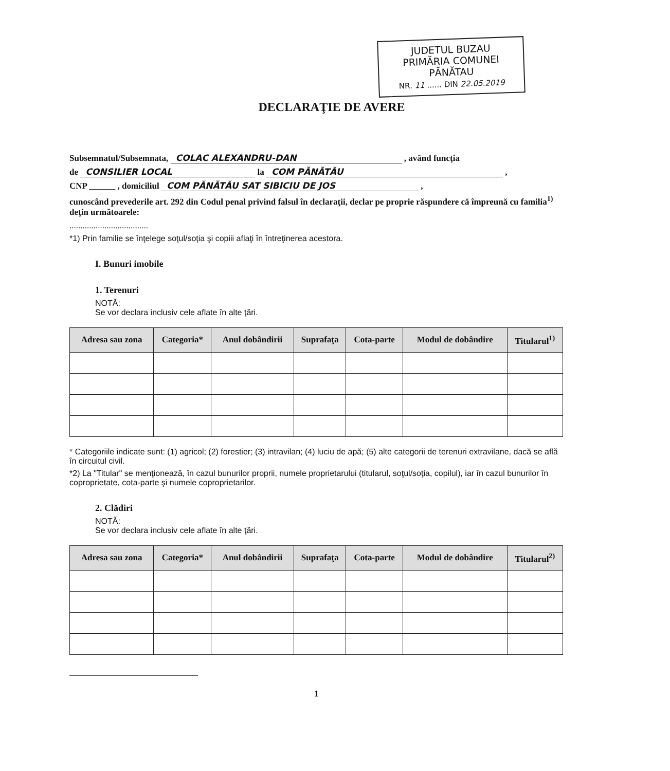JUDETUL BUZAU
PRIMĂRIA COMUNEI PĂNĂTAU
NR. 11 ...... DIN 22.05.2019
DECLARAŢIE DE AVERE
Subsemnatul/Subsemnata, COLAC ALEXANDRU-DAN , având funcţia
de CONSILIER LOCAL la COM PĂNĂTĂU ,
CNP ______ , domiciliul COM PĂNĂTĂU SAT SIBICIU DE JOS ,
cunoscând prevederile art. 292 din Codul penal privind falsul în declaraţii, declar pe proprie răspundere că împreună cu familia<sup>1)</sup> deţin următoarele:
....................................
*1) Prin familie se înţelege soţul/soţia şi copiii aflaţi în întreţinerea acestora.
I. Bunuri imobile
1. Terenuri
NOTĂ:
Se vor declara inclusiv cele aflate în alte ţări.
| Adresa sau zona | Categoria* | Anul dobândirii | Suprafaţa | Cota-parte | Modul de dobândire | Titularul<sup>1)</sup> |
| --- | --- | --- | --- | --- | --- | --- |
* Categoriile indicate sunt: (1) agricol; (2) forestier; (3) intravilan; (4) luciu de apă; (5) alte categorii de terenuri extravilane, dacă se află în circuitul civil.
*2) La "Titular" se menţionează, în cazul bunurilor proprii, numele proprietarului (titularul, soţul/soţia, copilul), iar în cazul bunurilor în coproprietate, cota-parte şi numele coproprietarilor.
2. Clădiri
NOTĂ:
Se vor declara inclusiv cele aflate în alte ţări.
| Adresa sau zona | Categoria* | Anul dobândirii | Suprafaţa | Cota-parte | Modul de dobândire | Titularul<sup>2)</sup> |
| --- | --- | --- | --- | --- | --- | --- |
1